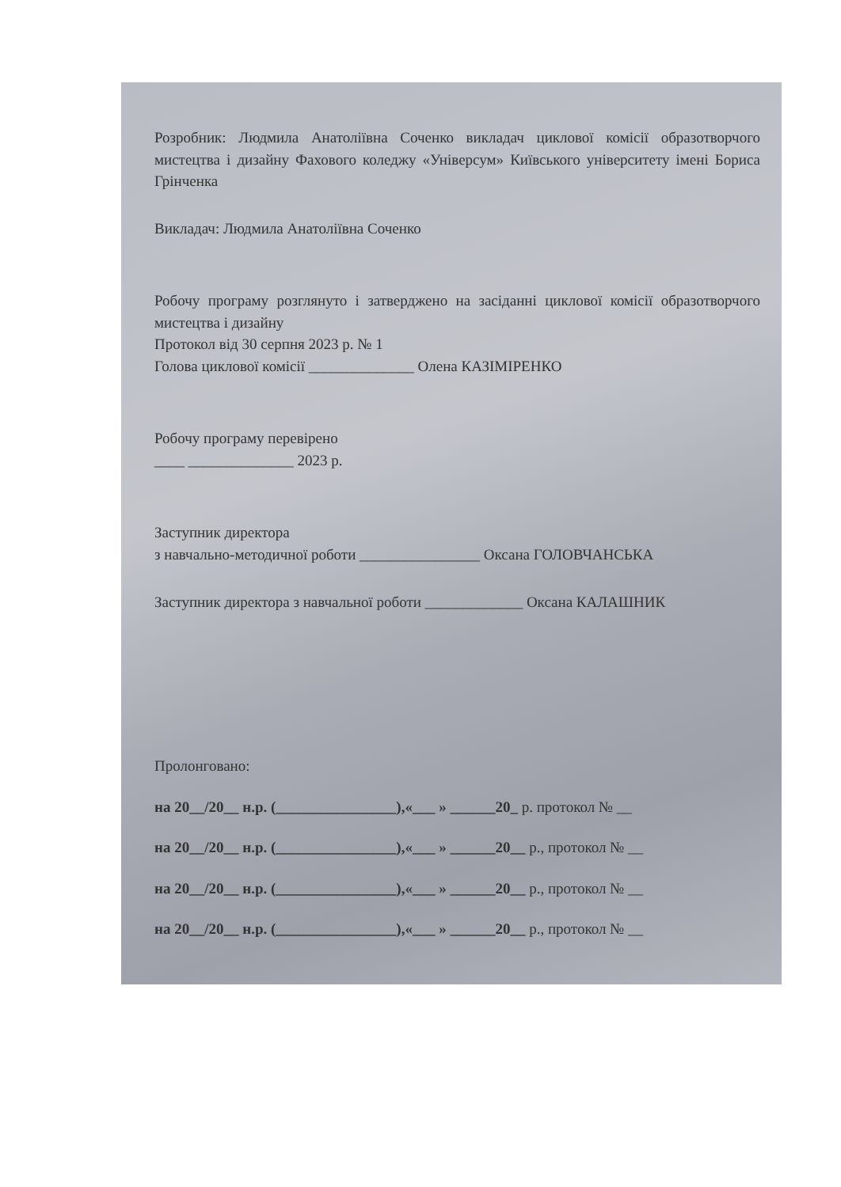Розробник: Людмила Анатоліївна Соченко викладач циклової комісії образотворчого мистецтва і дизайну Фахового коледжу «Універсум» Київського університету імені Бориса Грінченка
Викладач: Людмила Анатоліївна Соченко
Робочу програму розглянуто і затверджено на засіданні циклової комісії образотворчого мистецтва і дизайну
Протокол від 30 серпня 2023 р. № 1
Голова циклової комісії ______________ Олена КАЗІМІРЕНКО
Робочу програму перевірено
____ ______________ 2023 р.
Заступник директора
з навчально-методичної роботи ________________ Оксана ГОЛОВЧАНСЬКА
Заступник директора з навчальної роботи _____________ Оксана КАЛАШНИК
Пролонговано:
на 20__/20__ н.р. (________________),«___ » ______20_ р. протокол № __
на 20__/20__ н.р. (________________),«___ » ______20__ р., протокол № __
на 20__/20__ н.р. (________________),«___ » ______20__ р., протокол № __
на 20__/20__ н.р. (________________),«___ » ______20__ р., протокол № __